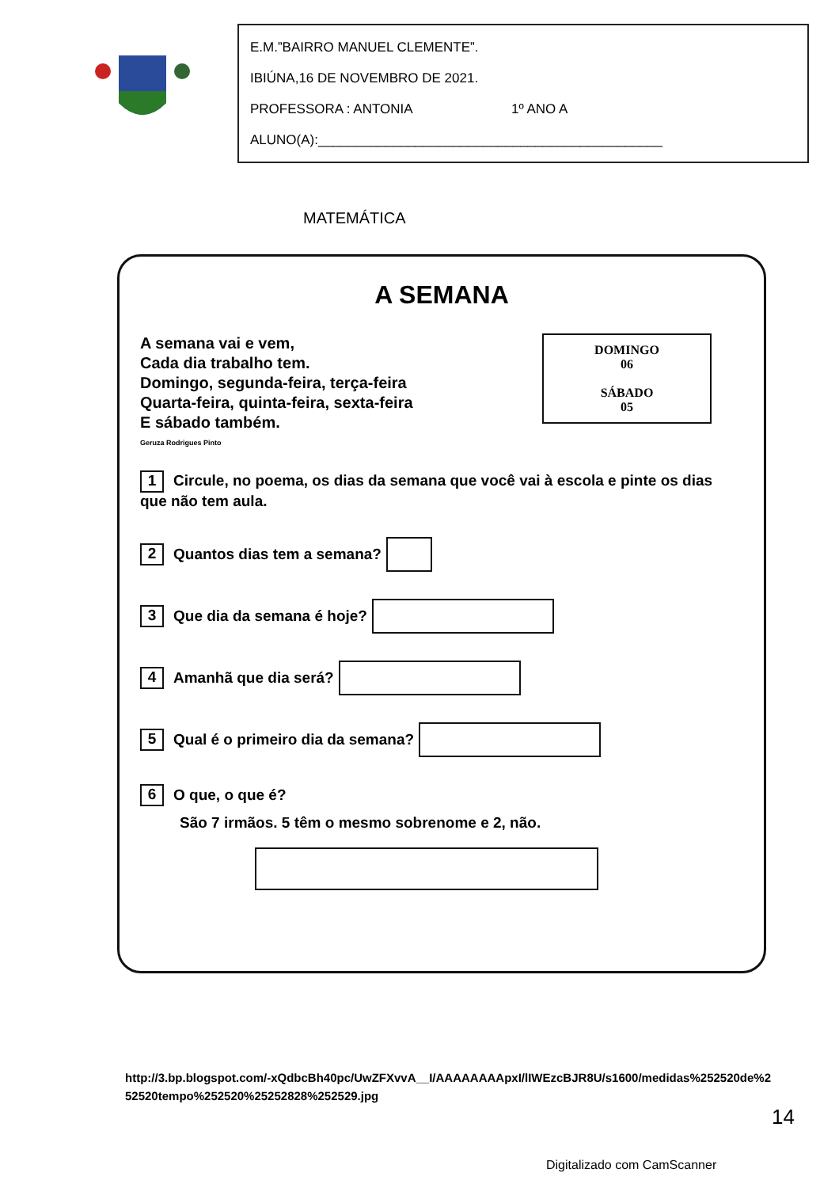E.M.”BAIRRO MANUEL CLEMENTE”.
IBIÚNA,16 DE NOVEMBRO DE 2021.
PROFESSORA : ANTONIA 1º ANO A
ALUNO(A):______________________________________________
MATEMÁTICA
A SEMANA
A semana vai e vem,
Cada dia trabalho tem.
Domingo, segunda-feira, terça-feira
Quarta-feira, quinta-feira, sexta-feira
E sábado também.
Geruza Rodrigues Pinto
DOMINGO
06
SÁBADO
05
1 Circule, no poema, os dias da semana que você vai à escola e pinte os dias que não tem aula.
2 Quantos dias tem a semana?
3 Que dia da semana é hoje?
4 Amanhã que dia será?
5 Qual é o primeiro dia da semana?
6 O que, o que é?
São 7 irmãos. 5 têm o mesmo sobrenome e 2, não.
http://3.bp.blogspot.com/-xQdbcBh40pc/UwZFXvvA__I/AAAAAAAApxI/lIWEzcBJR8U/s1600/medidas%252520de%252520tempo%252520%25252828%252529.jpg
14
Digitalizado com CamScanner